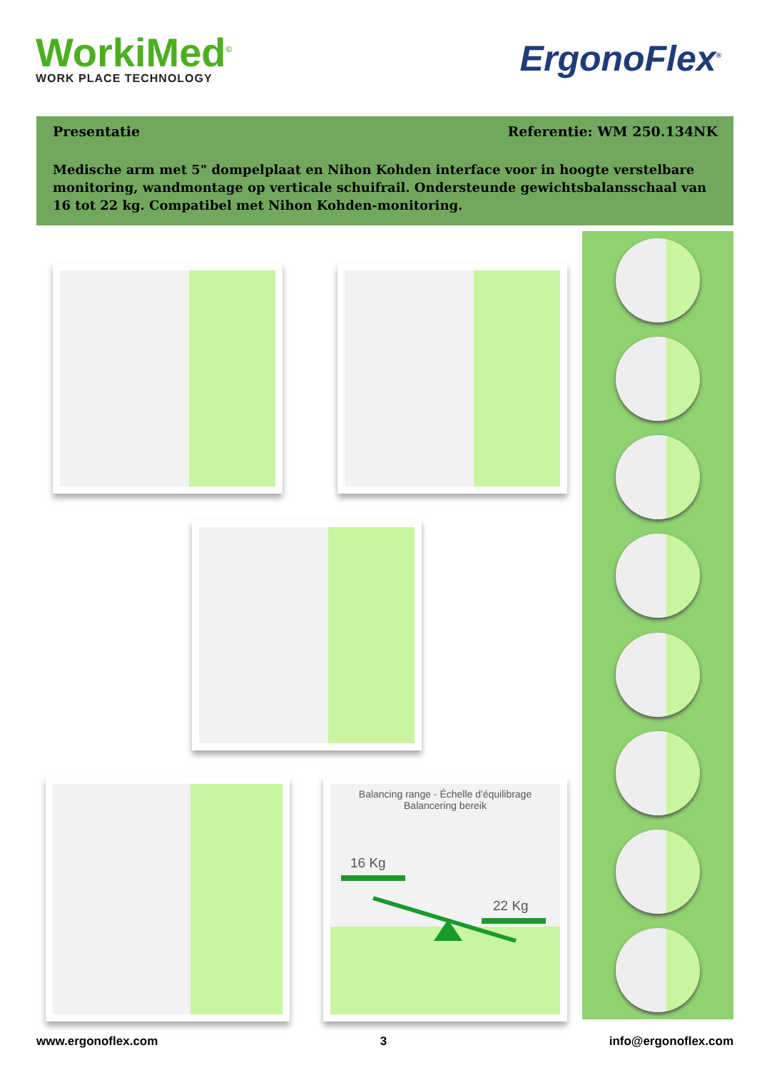WorkiMed<sup>©</sup>
WORK PLACE TECHNOLOGY
ErgonoFlex<sup>®</sup>
Presentatie Referentie: WM 250.134NK
Medische arm met 5" dompelplaat en Nihon Kohden interface voor in hoogte verstelbare monitoring, wandmontage op verticale schuifrail. Ondersteunde gewichtsbalansschaal van 16 tot 22 kg. Compatibel met Nihon Kohden-monitoring.
Balancing range - Échelle d'équilibrage
Balancering bereik
16 Kg
22 Kg
www.ergonoflex.com 3 info@ergonoflex.com